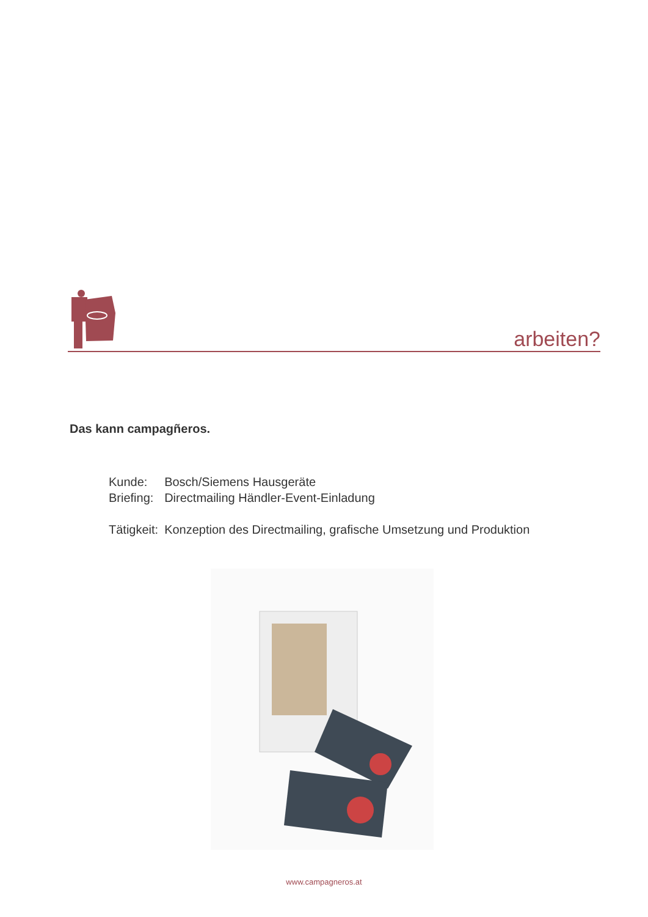arbeiten?
Das kann campagñeros.
| Kunde: | Bosch/Siemens Hausgeräte |
| Briefing: | Directmailing Händler-Event-Einladung |
| Tätigkeit: | Konzeption des Directmailing, grafische Umsetzung und Produktion |
www.campagneros.at